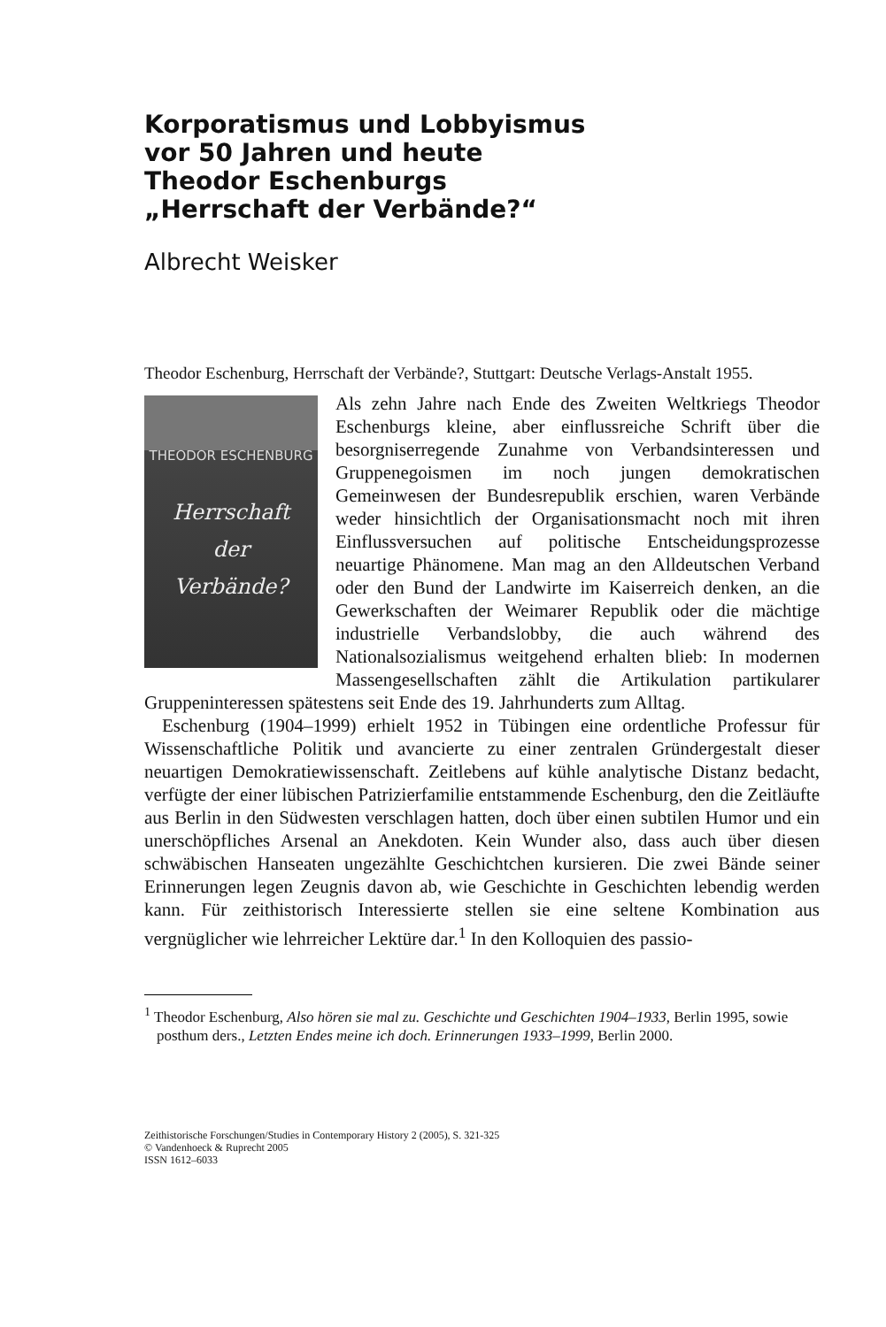Korporatismus und Lobbyismus
vor 50 Jahren und heute
Theodor Eschenburgs
„Herrschaft der Verbände?“
Albrecht Weisker
Theodor Eschenburg, Herrschaft der Verbände?, Stuttgart: Deutsche Verlags-Anstalt 1955.
THEODOR ESCHENBURG
Herrschaft
der
Verbände?
Als zehn Jahre nach Ende des Zweiten Weltkriegs Theodor Eschenburgs kleine, aber einflussreiche Schrift über die besorgniserregende Zunahme von Verbandsinteressen und Gruppenegoismen im noch jungen demokratischen Gemeinwesen der Bundesrepublik erschien, waren Verbände weder hinsichtlich der Organisationsmacht noch mit ihren Einflussversuchen auf politische Entscheidungsprozesse neuartige Phänomene. Man mag an den Alldeutschen Verband oder den Bund der Landwirte im Kaiserreich denken, an die Gewerkschaften der Weimarer Republik oder die mächtige industrielle Verbandslobby, die auch während des Nationalsozialismus weitgehend erhalten blieb: In modernen Massengesellschaften zählt die Artikulation partikularer Gruppeninteressen spätestens seit Ende des 19. Jahrhunderts zum Alltag.
Eschenburg (1904–1999) erhielt 1952 in Tübingen eine ordentliche Professur für Wissenschaftliche Politik und avancierte zu einer zentralen Gründergestalt dieser neuartigen Demokratiewissenschaft. Zeitlebens auf kühle analytische Distanz bedacht, verfügte der einer lübischen Patrizierfamilie entstammende Eschenburg, den die Zeitläufte aus Berlin in den Südwesten verschlagen hatten, doch über einen subtilen Humor und ein unerschöpfliches Arsenal an Anekdoten. Kein Wunder also, dass auch über diesen schwäbischen Hanseaten ungezählte Geschichtchen kursieren. Die zwei Bände seiner Erinnerungen legen Zeugnis davon ab, wie Geschichte in Geschichten lebendig werden kann. Für zeithistorisch Interessierte stellen sie eine seltene Kombination aus vergnüglicher wie lehrreicher Lektüre dar.<sup>1</sup> In den Kolloquien des passio-
<sup>1</sup> Theodor Eschenburg, Also hören sie mal zu. Geschichte und Geschichten 1904–1933, Berlin 1995, sowie posthum ders., Letzten Endes meine ich doch. Erinnerungen 1933–1999, Berlin 2000.
Zeithistorische Forschungen/Studies in Contemporary History 2 (2005), S. 321-325
© Vandenhoeck & Ruprecht 2005
ISSN 1612–6033